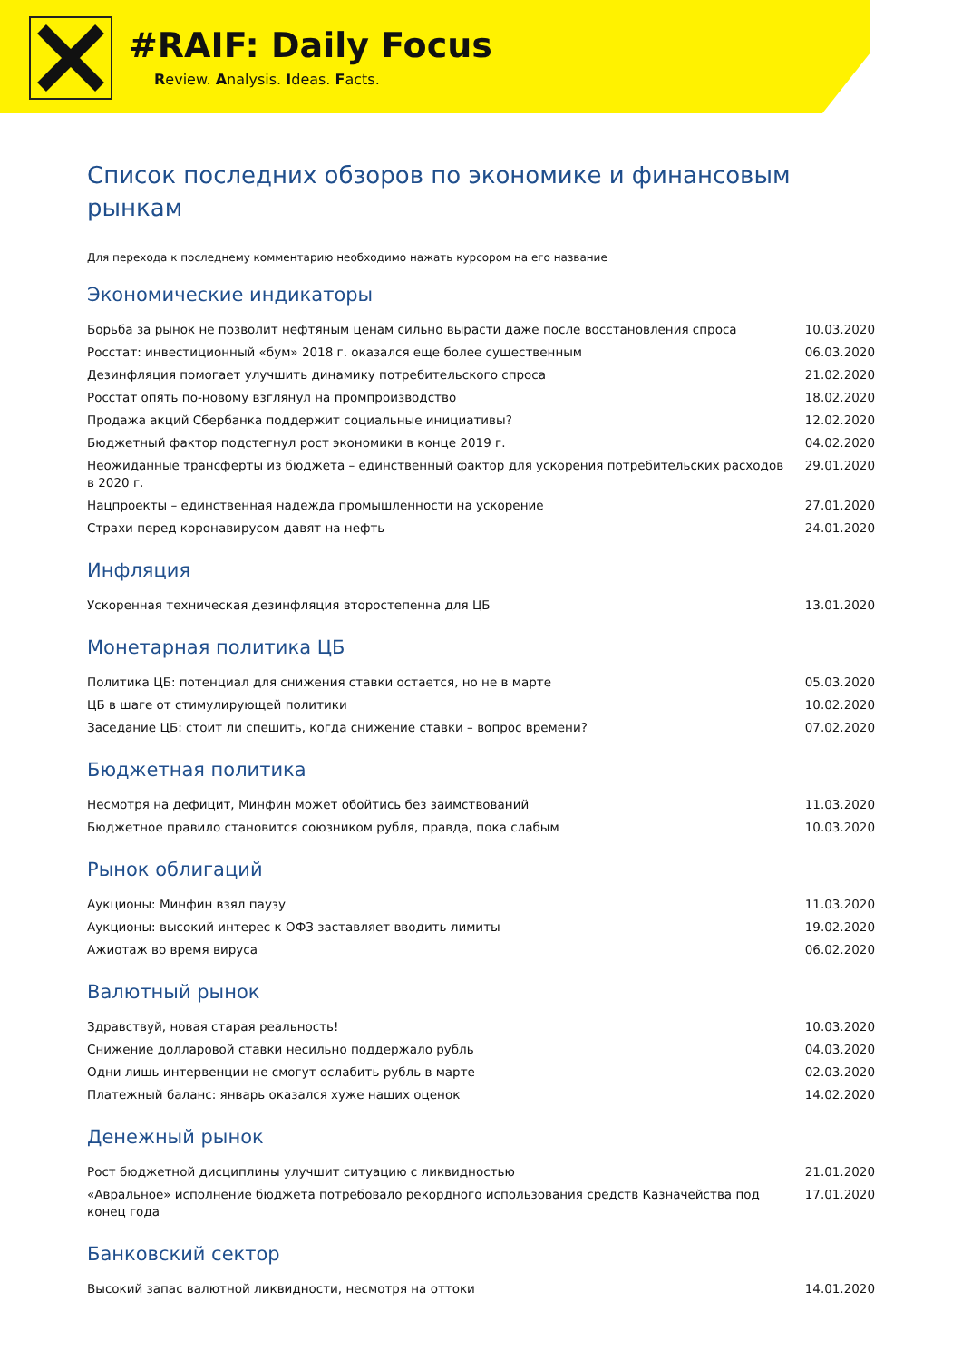#RAIF: Daily Focus
Review. Analysis. Ideas. Facts.
Список последних обзоров по экономике и финансовым рынкам
Для перехода к последнему комментарию необходимо нажать курсором на его название
Экономические индикаторы
| Борьба за рынок не позволит нефтяным ценам сильно вырасти даже после восстановления спроса | 10.03.2020 |
| Росстат: инвестиционный «бум» 2018 г. оказался еще более существенным | 06.03.2020 |
| Дезинфляция помогает улучшить динамику потребительского спроса | 21.02.2020 |
| Росстат опять по-новому взглянул на промпроизводство | 18.02.2020 |
| Продажа акций Сбербанка поддержит социальные инициативы? | 12.02.2020 |
| Бюджетный фактор подстегнул рост экономики в конце 2019 г. | 04.02.2020 |
| Неожиданные трансферты из бюджета – единственный фактор для ускорения потребительских расходов в 2020 г. | 29.01.2020 |
| Нацпроекты – единственная надежда промышленности на ускорение | 27.01.2020 |
| Страхи перед коронавирусом давят на нефть | 24.01.2020 |
Инфляция
| Ускоренная техническая дезинфляция второстепенна для ЦБ | 13.01.2020 |
Монетарная политика ЦБ
| Политика ЦБ: потенциал для снижения ставки остается, но не в марте | 05.03.2020 |
| ЦБ в шаге от стимулирующей политики | 10.02.2020 |
| Заседание ЦБ: стоит ли спешить, когда снижение ставки – вопрос времени? | 07.02.2020 |
Бюджетная политика
| Несмотря на дефицит, Минфин может обойтись без заимствований | 11.03.2020 |
| Бюджетное правило становится союзником рубля, правда, пока слабым | 10.03.2020 |
Рынок облигаций
| Аукционы: Минфин взял паузу | 11.03.2020 |
| Аукционы: высокий интерес к ОФЗ заставляет вводить лимиты | 19.02.2020 |
| Ажиотаж во время вируса | 06.02.2020 |
Валютный рынок
| Здравствуй, новая старая реальность! | 10.03.2020 |
| Снижение долларовой ставки несильно поддержало рубль | 04.03.2020 |
| Одни лишь интервенции не смогут ослабить рубль в марте | 02.03.2020 |
| Платежный баланс: январь оказался хуже наших оценок | 14.02.2020 |
Денежный рынок
| Рост бюджетной дисциплины улучшит ситуацию с ликвидностью | 21.01.2020 |
| «Авральное» исполнение бюджета потребовало рекордного использования средств Казначейства под конец года | 17.01.2020 |
Банковский сектор
| Высокий запас валютной ликвидности, несмотря на оттоки | 14.01.2020 |